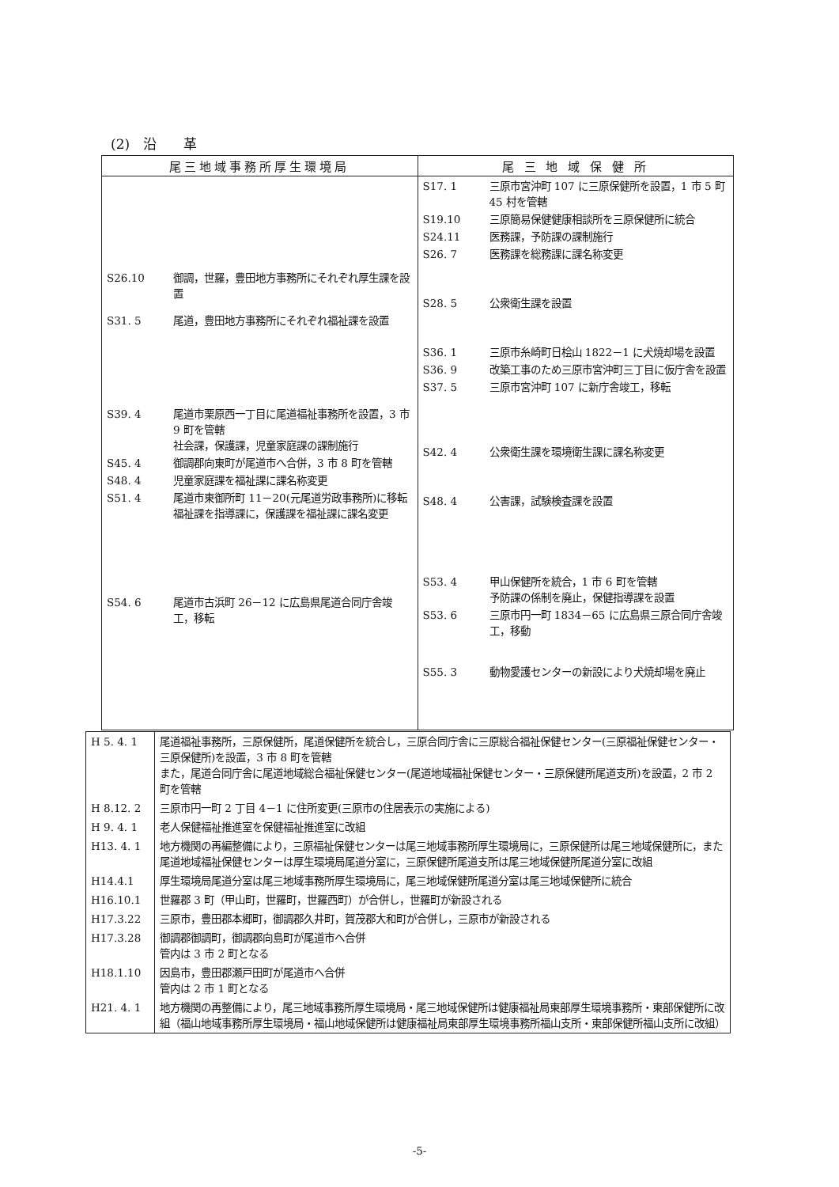(2)　沿　　革
| 尾三地域事務所厚生環境局 | 尾 三 地 域 保 健 所 |
| --- | --- |
| S26.10 御調，世羅，豊田地方事務所にそれぞれ厚生課を設置 S31. 5 尾道，豊田地方事務所にそれぞれ福祉課を設置 S39. 4 尾道市栗原西一丁目に尾道福祉事務所を設置，3 市 9 町を管轄 社会課，保護課，児童家庭課の課制施行 S45. 4 御調郡向東町が尾道市へ合併，3 市 8 町を管轄 S48. 4 児童家庭課を福祉課に課名称変更 S51. 4 尾道市東御所町 11－20(元尾道労政事務所)に移転 福祉課を指導課に，保護課を福祉課に課名変更 S54. 6 尾道市古浜町 26－12 に広島県尾道合同庁舎竣工，移転 | S17. 1 三原市宮沖町 107 に三原保健所を設置，1 市 5 町 45 村を管轄 S19.10 三原簡易保健健康相談所を三原保健所に統合 S24.11 医務課，予防課の課制施行 S26. 7 医務課を総務課に課名称変更 S28. 5 公衆衛生課を設置 S36. 1 三原市糸崎町日桧山 1822－1 に犬焼却場を設置 S36. 9 改築工事のため三原市宮沖町三丁目に仮庁舎を設置 S37. 5 三原市宮沖町 107 に新庁舎竣工，移転 S42. 4 公衆衛生課を環境衛生課に課名称変更 S48. 4 公害課，試験検査課を設置 S53. 4 甲山保健所を統合，1 市 6 町を管轄 予防課の係制を廃止，保健指導課を設置 S53. 6 三原市円一町 1834－65 に広島県三原合同庁舎竣工，移動 S55. 3 動物愛護センターの新設により犬焼却場を廃止 |
| H 5. 4. 1 | 尾道福祉事務所，三原保健所，尾道保健所を統合し，三原合同庁舎に三原総合福祉保健センター(三原福祉保健センター・三原保健所)を設置，3 市 8 町を管轄 また，尾道合同庁舎に尾道地域総合福祉保健センター(尾道地域福祉保健センター・三原保健所尾道支所)を設置，2 市 2 町を管轄 |
| H 8.12. 2 | 三原市円一町 2 丁目 4－1 に住所変更(三原市の住居表示の実施による) |
| H 9. 4. 1 | 老人保健福祉推進室を保健福祉推進室に改組 |
| H13. 4. 1 | 地方機関の再編整備により，三原福祉保健センターは尾三地域事務所厚生環境局に，三原保健所は尾三地域保健所に，また尾道地域福祉保健センターは厚生環境局尾道分室に，三原保健所尾道支所は尾三地域保健所尾道分室に改組 |
| H14.4.1 | 厚生環境局尾道分室は尾三地域事務所厚生環境局に，尾三地域保健所尾道分室は尾三地域保健所に統合 |
| H16.10.1 | 世羅郡 3 町（甲山町，世羅町，世羅西町）が合併し，世羅町が新設される |
| H17.3.22 | 三原市，豊田郡本郷町，御調郡久井町，賀茂郡大和町が合併し，三原市が新設される |
| H17.3.28 | 御調郡御調町，御調郡向島町が尾道市へ合併 管内は 3 市 2 町となる |
| H18.1.10 | 因島市，豊田郡瀬戸田町が尾道市へ合併 管内は 2 市 1 町となる |
| H21. 4. 1 | 地方機関の再整備により，尾三地域事務所厚生環境局・尾三地域保健所は健康福祉局東部厚生環境事務所・東部保健所に改組（福山地域事務所厚生環境局・福山地域保健所は健康福祉局東部厚生環境事務所福山支所・東部保健所福山支所に改組） |
-5-